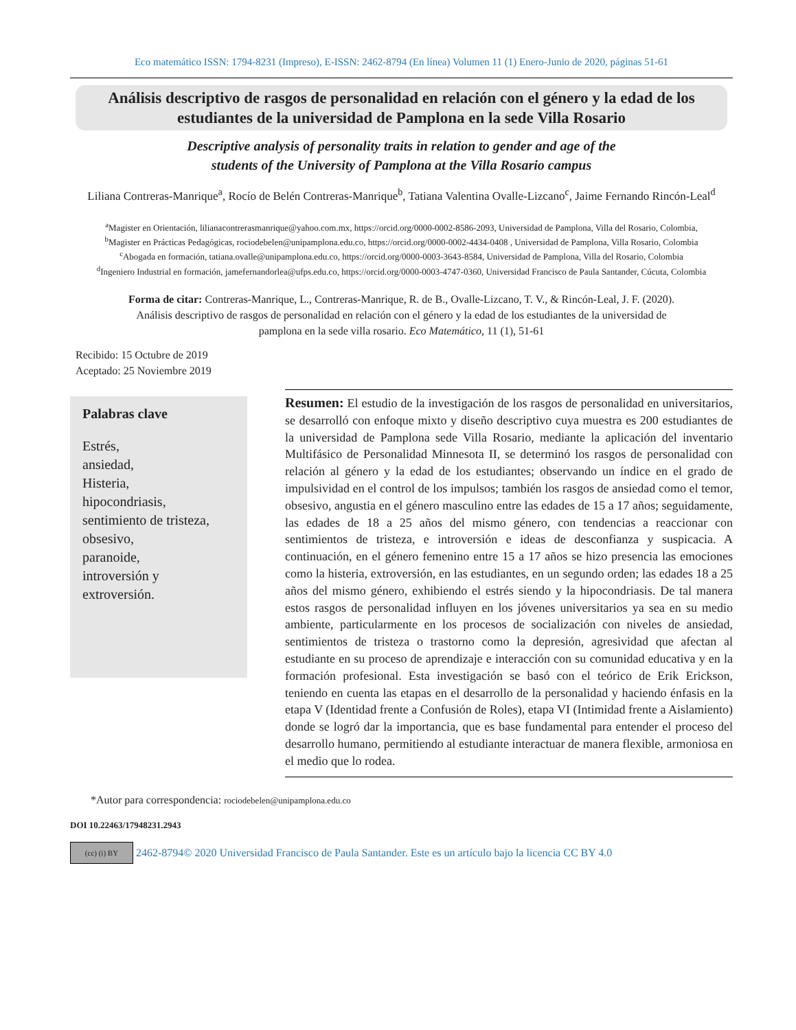Eco matemático ISSN: 1794-8231 (Impreso), E-ISSN: 2462-8794 (En línea) Volumen 11 (1) Enero-Junio de 2020, páginas 51-61
Análisis descriptivo de rasgos de personalidad en relación con el género y la edad de los estudiantes de la universidad de Pamplona en la sede Villa Rosario
Descriptive analysis of personality traits in relation to gender and age of the
students of the University of Pamplona at the Villa Rosario campus
Liliana Contreras-Manrique<sup>a</sup>, Rocío de Belén Contreras-Manrique<sup>b</sup>, Tatiana Valentina Ovalle-Lizcano<sup>c</sup>, Jaime Fernando Rincón-Leal<sup>d</sup>
<sup>a</sup> Magister en Orientación, lilianacontrerasmanrique@yahoo.com.mx, https://orcid.org/0000-0002-8586-2093, Universidad de Pamplona, Villa del Rosario, Colombia,
<sup>b</sup> Magister en Prácticas Pedagógicas, rociodebelen@unipamplona.edu.co, https://orcid.org/0000-0002-4434-0408 , Universidad de Pamplona, Villa Rosario, Colombia
<sup>c</sup> Abogada en formación, tatiana.ovalle@unipamplona.edu.co, https://orcid.org/0000-0003-3643-8584, Universidad de Pamplona, Villa del Rosario, Colombia
<sup>d</sup> Ingeniero Industrial en formación, jamefernandorlea@ufps.edu.co, https://orcid.org/0000-0003-4747-0360, Universidad Francisco de Paula Santander, Cúcuta, Colombia
Forma de citar: Contreras-Manrique, L., Contreras-Manrique, R. de B., Ovalle-Lizcano, T. V., & Rincón-Leal, J. F. (2020). Análisis descriptivo de rasgos de personalidad en relación con el género y la edad de los estudiantes de la universidad de pamplona en la sede villa rosario. Eco Matemático, 11 (1), 51-61
Recibido: 15 Octubre de 2019
Aceptado: 25 Noviembre 2019
Palabras clave
Estrés,
ansiedad,
Histeria,
hipocondriasis,
sentimiento de tristeza,
obsesivo,
paranoide,
introversión y
extroversión.
Resumen: El estudio de la investigación de los rasgos de personalidad en universitarios, se desarrolló con enfoque mixto y diseño descriptivo cuya muestra es 200 estudiantes de la universidad de Pamplona sede Villa Rosario, mediante la aplicación del inventario Multifásico de Personalidad Minnesota II, se determinó los rasgos de personalidad con relación al género y la edad de los estudiantes; observando un índice en el grado de impulsividad en el control de los impulsos; también los rasgos de ansiedad como el temor, obsesivo, angustia en el género masculino entre las edades de 15 a 17 años; seguidamente, las edades de 18 a 25 años del mismo género, con tendencias a reaccionar con sentimientos de tristeza, e introversión e ideas de desconfianza y suspicacia. A continuación, en el género femenino entre 15 a 17 años se hizo presencia las emociones como la histeria, extroversión, en las estudiantes, en un segundo orden; las edades 18 a 25 años del mismo género, exhibiendo el estrés siendo y la hipocondriasis. De tal manera estos rasgos de personalidad influyen en los jóvenes universitarios ya sea en su medio ambiente, particularmente en los procesos de socialización con niveles de ansiedad, sentimientos de tristeza o trastorno como la depresión, agresividad que afectan al estudiante en su proceso de aprendizaje e interacción con su comunidad educativa y en la formación profesional. Esta investigación se basó con el teórico de Erik Erickson, teniendo en cuenta las etapas en el desarrollo de la personalidad y haciendo énfasis en la etapa V (Identidad frente a Confusión de Roles), etapa VI (Intimidad frente a Aislamiento) donde se logró dar la importancia, que es base fundamental para entender el proceso del desarrollo humano, permitiendo al estudiante interactuar de manera flexible, armoniosa en el medio que lo rodea.
*Autor para correspondencia: rociodebelen@unipamplona.edu.co
DOI 10.22463/17948231.2943
(cc) (i) BY
2462-8794© 2020 Universidad Francisco de Paula Santander. Este es un artículo bajo la licencia CC BY 4.0